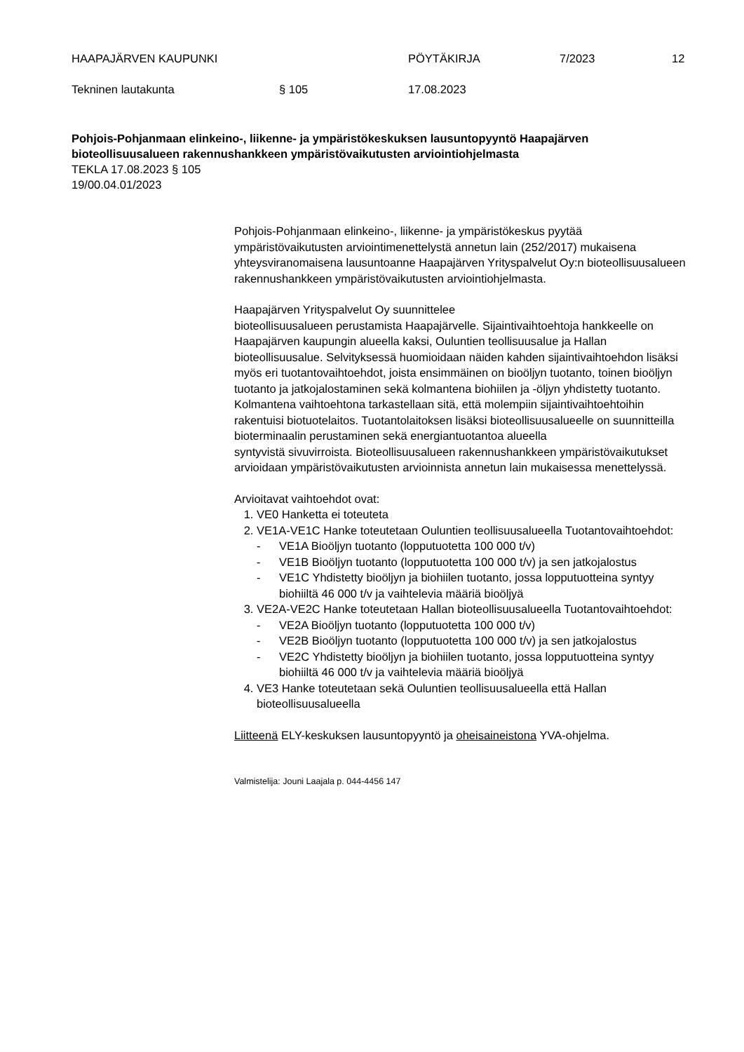HAAPAJÄRVEN KAUPUNKI PÖYTÄKIRJA 7/2023 12
Tekninen lautakunta § 105 17.08.2023
Pohjois-Pohjanmaan elinkeino-, liikenne- ja ympäristökeskuksen lausuntopyyntö Haapajärven bioteollisuusalueen rakennushankkeen ympäristövaikutusten arviointiohjelmasta
TEKLA 17.08.2023 § 105
19/00.04.01/2023
Pohjois-Pohjanmaan elinkeino-, liikenne- ja ympäristökeskus pyytää ympäristövaikutusten arviointimenettelystä annetun lain (252/2017) mukaisena yhteysviranomaisena lausuntoanne Haapajärven Yrityspalvelut Oy:n bioteollisuusalueen rakennushankkeen ympäristövaikutusten arviointiohjelmasta.
Haapajärven Yrityspalvelut Oy suunnittelee
bioteollisuusalueen perustamista Haapajärvelle. Sijaintivaihtoehtoja hankkeelle on Haapajärven kaupungin alueella kaksi, Ouluntien teollisuusalue ja Hallan bioteollisuusalue. Selvityksessä huomioidaan näiden kahden sijaintivaihtoehdon lisäksi myös eri tuotantovaihtoehdot, joista ensimmäinen on bioöljyn tuotanto, toinen bioöljyn tuotanto ja jatkojalostaminen sekä kolmantena biohiilen ja -öljyn yhdistetty tuotanto. Kolmantena vaihtoehtona tarkastellaan sitä, että molempiin sijaintivaihtoehtoihin rakentuisi biotuotelaitos. Tuotantolaitoksen lisäksi bioteollisuusalueelle on suunnitteilla bioterminaalin perustaminen sekä energiantuotantoa alueella
syntyvistä sivuvirroista. Bioteollisuusalueen rakennushankkeen ympäristövaikutukset arvioidaan ympäristövaikutusten arvioinnista annetun lain mukaisessa menettelyssä.
Arvioitavat vaihtoehdot ovat:
1. VE0 Hanketta ei toteuteta
2. VE1A-VE1C Hanke toteutetaan Ouluntien teollisuusalueella Tuotantovaihtoehdot:
- VE1A Bioöljyn tuotanto (lopputuotetta 100 000 t/v)
- VE1B Bioöljyn tuotanto (lopputuotetta 100 000 t/v) ja sen jatkojalostus
- VE1C Yhdistetty bioöljyn ja biohiilen tuotanto, jossa lopputuotteina syntyy biohiiltä 46 000 t/v ja vaihtelevia määriä bioöljyä
3. VE2A-VE2C Hanke toteutetaan Hallan bioteollisuusalueella Tuotantovaihtoehdot:
- VE2A Bioöljyn tuotanto (lopputuotetta 100 000 t/v)
- VE2B Bioöljyn tuotanto (lopputuotetta 100 000 t/v) ja sen jatkojalostus
- VE2C Yhdistetty bioöljyn ja biohiilen tuotanto, jossa lopputuotteina syntyy biohiiltä 46 000 t/v ja vaihtelevia määriä bioöljyä
4. VE3 Hanke toteutetaan sekä Ouluntien teollisuusalueella että Hallan bioteollisuusalueella
Liitteenä ELY-keskuksen lausuntopyyntö ja oheisaineistona YVA-ohjelma.
Valmistelija: Jouni Laajala p. 044-4456 147